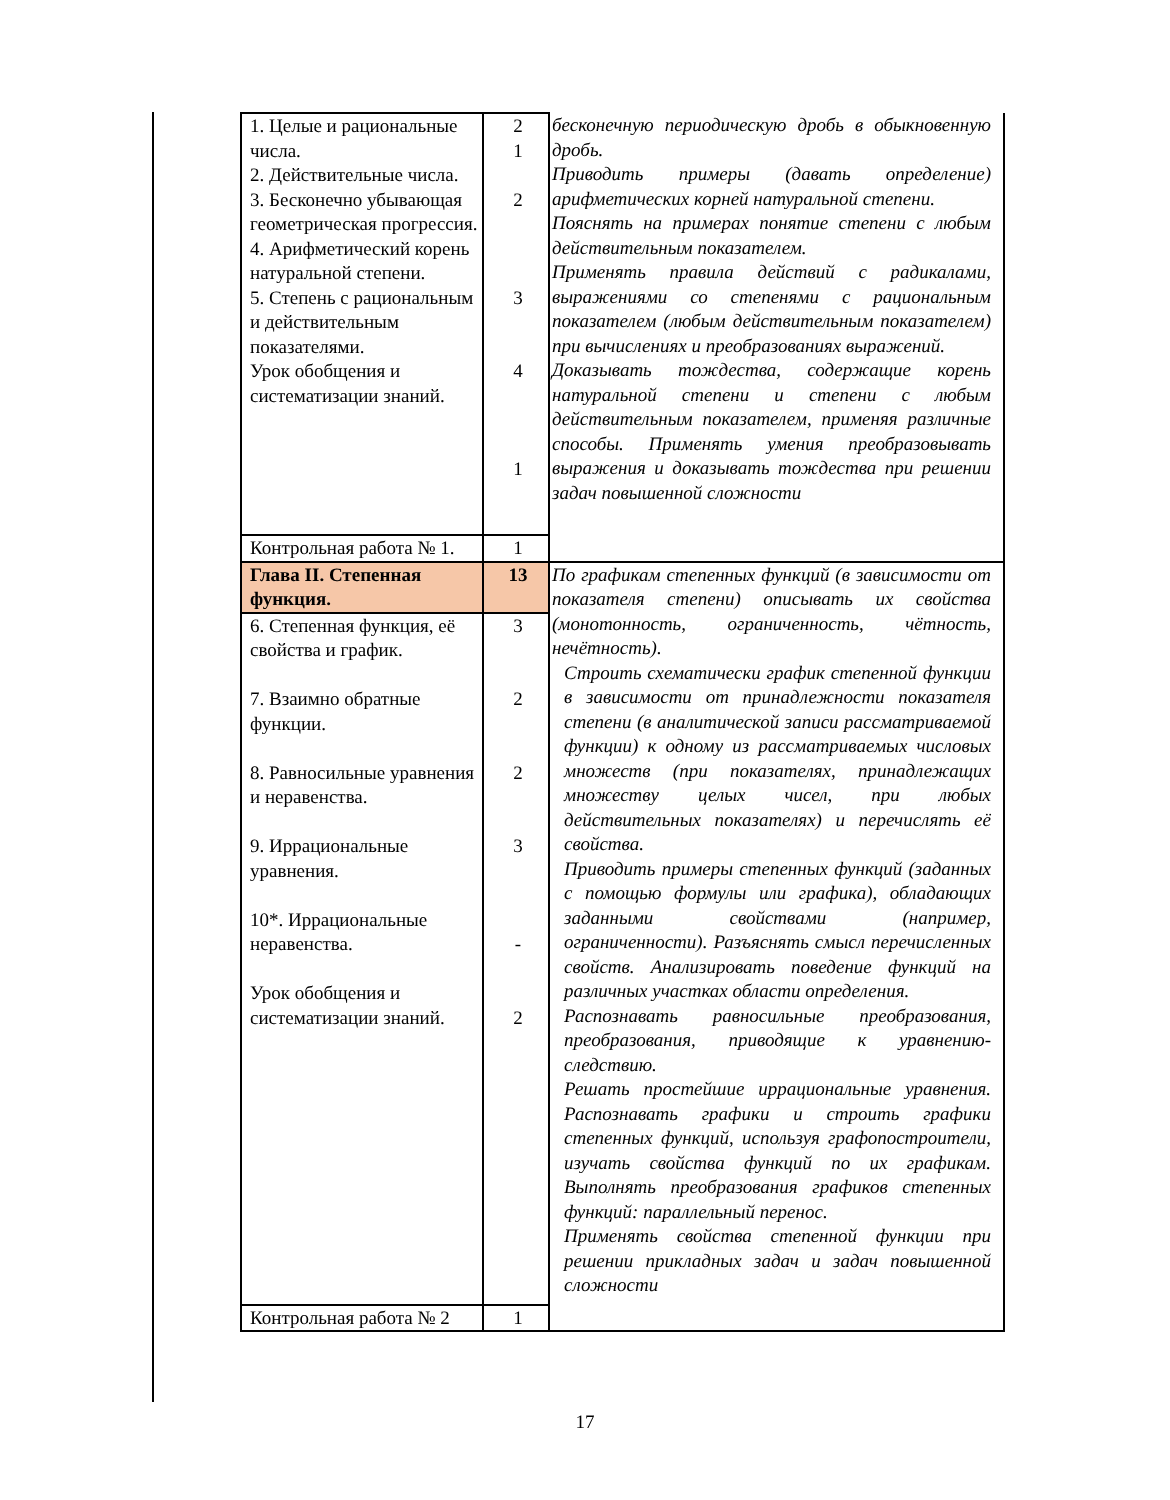| 1. Целые и рациональные числа. 2. Действительные числа. 3. Бесконечно убывающая геометрическая прогрессия. 4. Арифметический корень натуральной степени. 5. Степень с рациональным и действительным показателями. Урок обобщения и систематизации знаний. | 2 1 2 3 4 1 | бесконечную периодическую дробь в обыкновенную дробь. Приводить примеры (давать определение) арифметических корней натуральной степени. Пояснять на примерах понятие степени с любым действительным показателем. Применять правила действий с радикалами, выражениями со степенями с рациональным показателем (любым действительным показателем) при вычислениях и преобразованиях выражений. Доказывать тождества, содержащие корень натуральной степени и степени с любым действительным показателем, применяя различные способы. Применять умения преобразовывать выражения и доказывать тождества при решении задач повышенной сложности |
| Контрольная работа № 1. | 1 | |
| Глава II. Степенная функция. | 13 | По графикам степенных функций (в зависимости от показателя степени) описывать их свойства (монотонность, ограниченность, чётность, нечётность). Строить схематически график степенной функции в зависимости от принадлежности показателя степени (в аналитической записи рассматриваемой функции) к одному из рассматриваемых числовых множеств (при показателях, принадлежащих множеству целых чисел, при любых действительных показателях) и перечислять её свойства. Приводить примеры степенных функций (заданных с помощью формулы или графика), обладающих заданными свойствами (например, ограниченности). Разъяснять смысл перечисленных свойств. Анализировать поведение функций на различных участках области определения. Распознавать равносильные преобразования, преобразования, приводящие к уравнению-следствию. Решать простейшие иррациональные уравнения. Распознавать графики и строить графики степенных функций, используя графопостроители, изучать свойства функций по их графикам. Выполнять преобразования графиков степенных функций: параллельный перенос. Применять свойства степенной функции при решении прикладных задач и задач повышенной сложности |
| 6. Степенная функция, её свойства и график. 7. Взаимно обратные функции. 8. Равносильные уравнения и неравенства. 9. Иррациональные уравнения. 10*. Иррациональные неравенства. Урок обобщения и систематизации знаний. | 3 2 2 3 - 2 | |
| Контрольная работа № 2 | 1 | |
17